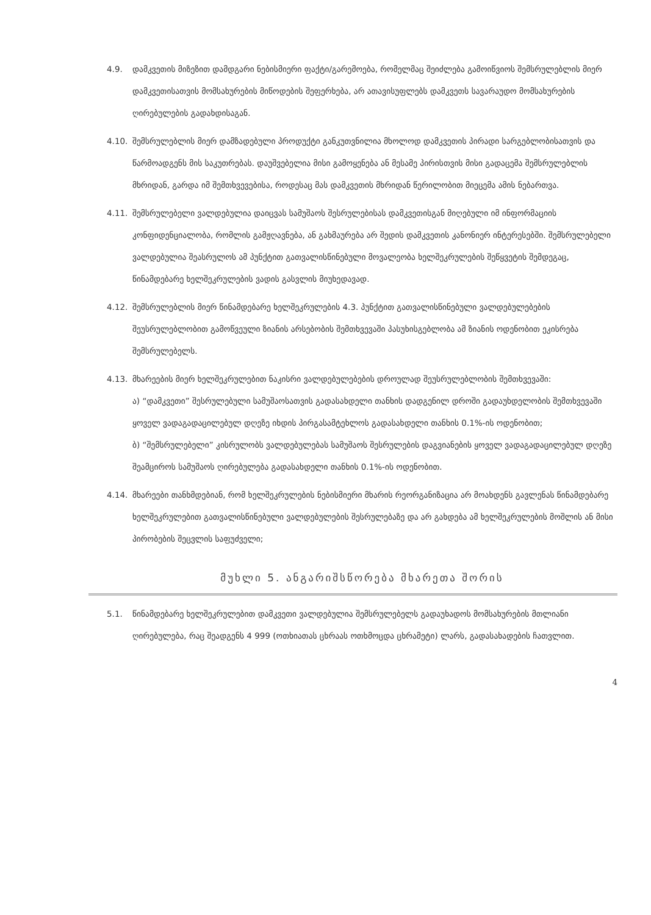4.9. დამკვეთის მიზეზით დამდგარი ნებისმიერი ფაქტი/გარემოება, რომელმაც შეიძლება გამოიწვიოს შემსრულებლის მიერ დამკვეთისათვის მომსახურების მიწოდების შეფერხება, არ ათავისუფლებს დამკვეთს სავარაუდო მომსახურების ღირებულების გადახდისაგან.
4.10. შემსრულებლის მიერ დამზადებული პროდუქტი განკუთვნილია მხოლოდ დამკვეთის პირადი სარგებლობისათვის და წარმოადგენს მის საკუთრებას. დაუშვებელია მისი გამოყენება ან მესამე პირისთვის მისი გადაცემა შემსრულებლის მხრიდან, გარდა იმ შემთხვევებისა, როდესაც მას დამკვეთის მხრიდან წერილობით მიეცემა ამის ნებართვა.
4.11. შემსრულებელი ვალდებულია დაიცვას სამუშაოს შესრულებისას დამკვეთისგან მიღებული იმ ინფორმაციის კონფიდენციალობა, რომლის გამჟღავნება, ან გახმაურება არ შედის დამკვეთის კანონიერ ინტერესებში. შემსრულებელი ვალდებულია შეასრულოს ამ პუნქტით გათვალისწინებული მოვალეობა ხელშეკრულების შეწყვეტის შემდეგაც, წინამდებარე ხელშეკრულების ვადის გასვლის მიუხედავად.
4.12. შემსრულებლის მიერ წინამდებარე ხელშეკრულების 4.3. პუნქტით გათვალისწინებული ვალდებულებების შეუსრულებლობით გამოწვეული ზიანის არსებობის შემთხვევაში პასუხისგებლობა ამ ზიანის ოდენობით ეკისრება შემსრულებელს.
4.13. მხარეების მიერ ხელშეკრულებით ნაკისრი ვალდებულებების დროულად შეუსრულებლობის შემთხვევაში:
ა) “დამკვეთი” შესრულებული სამუშაოსათვის გადასახდელი თანხის დადგენილ დროში გადაუხდელობის შემთხვევაში ყოველ ვადაგადაცილებულ დღეზე იხდის პირგასამტეხლოს გადასახდელი თანხის 0.1%-ის ოდენობით;
ბ) “შემსრულებელი” კისრულობს ვალდებულებას სამუშაოს შესრულების დაგვიანების ყოველ ვადაგადაცილებულ დღეზე შეამციროს სამუშაოს ღირებულება გადასახდელი თანხის 0.1%-ის ოდენობით.
4.14. მხარეები თანხმდებიან, რომ ხელშეკრულების ნებისმიერი მხარის რეორგანიზაცია არ მოახდენს გავლენას წინამდებარე ხელშეკრულებით გათვალისწინებული ვალდებულების შესრულებაზე და არ გახდება ამ ხელშეკრულების მოშლის ან მისი პირობების შეცვლის საფუძველი;
მუხლი 5. ანგარიშსწორება მხარეთა შორის
5.1. წინამდებარე ხელშეკრულებით დამკვეთი ვალდებულია შემსრულებელს გადაუხადოს მომსახურების მთლიანი ღირებულება, რაც შეადგენს 4 999 (ოთხიათას ცხრაას ოთხმოცდა ცხრამეტი) ლარს, გადასახადების ჩათვლით.
4